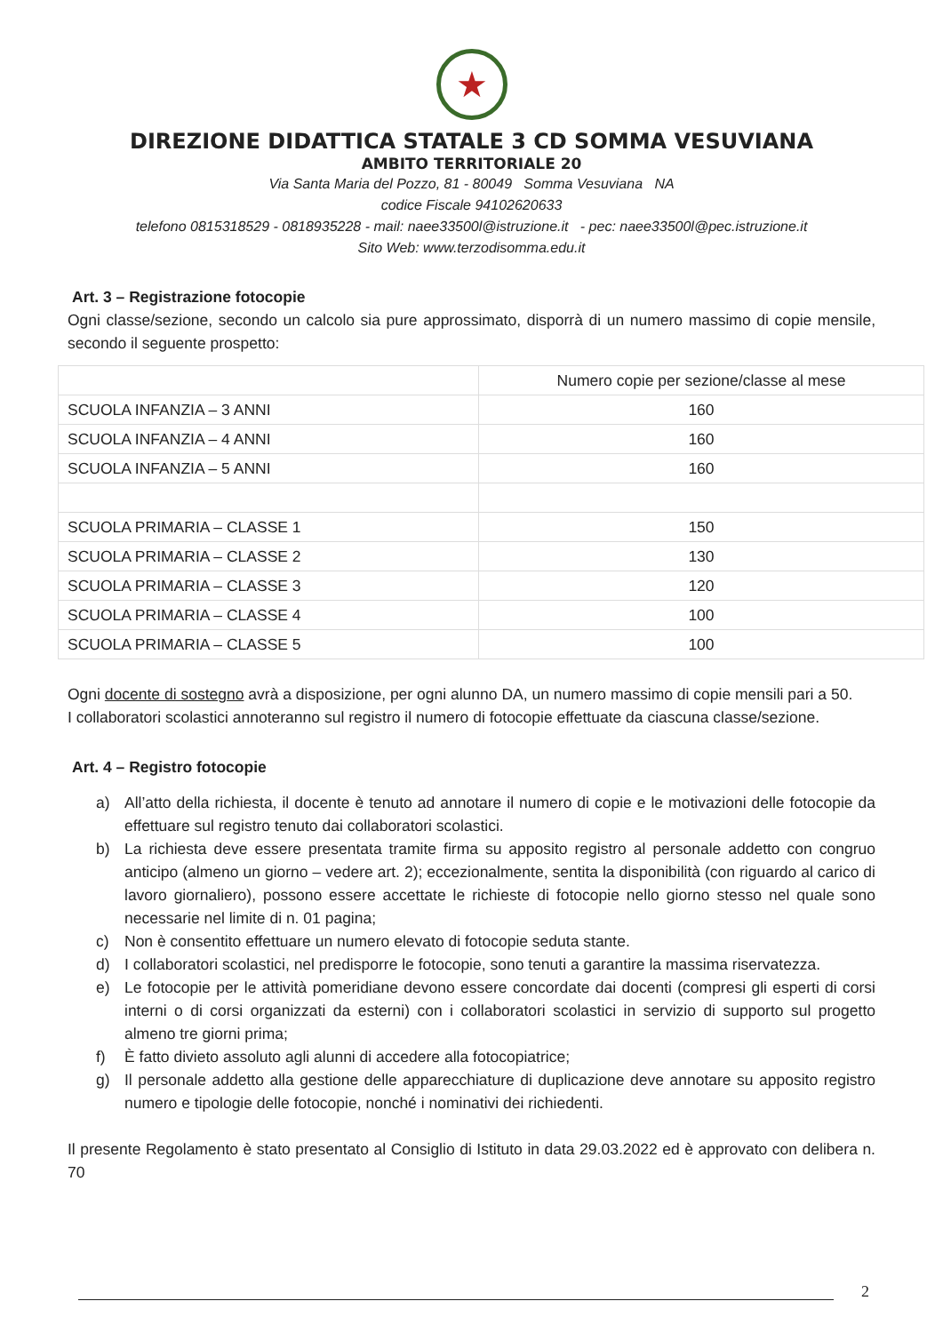★
DIREZIONE DIDATTICA STATALE 3 CD SOMMA VESUVIANA
AMBITO TERRITORIALE 20
Via Santa Maria del Pozzo, 81 - 80049 Somma Vesuviana NA
codice Fiscale 94102620633
telefono 0815318529 - 0818935228 - mail: naee33500l@istruzione.it - pec: naee33500l@pec.istruzione.it
Sito Web: www.terzodisomma.edu.it
Art. 3 – Registrazione fotocopie
Ogni classe/sezione, secondo un calcolo sia pure approssimato, disporrà di un numero massimo di copie mensile, secondo il seguente prospetto:
| | Numero copie per sezione/classe al mese |
| SCUOLA INFANZIA – 3 ANNI | 160 |
| SCUOLA INFANZIA – 4 ANNI | 160 |
| SCUOLA INFANZIA – 5 ANNI | 160 |
| SCUOLA PRIMARIA – CLASSE 1 | 150 |
| SCUOLA PRIMARIA – CLASSE 2 | 130 |
| SCUOLA PRIMARIA – CLASSE 3 | 120 |
| SCUOLA PRIMARIA – CLASSE 4 | 100 |
| SCUOLA PRIMARIA – CLASSE 5 | 100 |
Ogni docente di sostegno avrà a disposizione, per ogni alunno DA, un numero massimo di copie mensili pari a 50.
I collaboratori scolastici annoteranno sul registro il numero di fotocopie effettuate da ciascuna classe/sezione.
Art. 4 – Registro fotocopie
a) All’atto della richiesta, il docente è tenuto ad annotare il numero di copie e le motivazioni delle fotocopie da effettuare sul registro tenuto dai collaboratori scolastici.
b) La richiesta deve essere presentata tramite firma su apposito registro al personale addetto con congruo anticipo (almeno un giorno – vedere art. 2); eccezionalmente, sentita la disponibilità (con riguardo al carico di lavoro giornaliero), possono essere accettate le richieste di fotocopie nello giorno stesso nel quale sono necessarie nel limite di n. 01 pagina;
c) Non è consentito effettuare un numero elevato di fotocopie seduta stante.
d) I collaboratori scolastici, nel predisporre le fotocopie, sono tenuti a garantire la massima riservatezza.
e) Le fotocopie per le attività pomeridiane devono essere concordate dai docenti (compresi gli esperti di corsi interni o di corsi organizzati da esterni) con i collaboratori scolastici in servizio di supporto sul progetto almeno tre giorni prima;
f) È fatto divieto assoluto agli alunni di accedere alla fotocopiatrice;
g) Il personale addetto alla gestione delle apparecchiature di duplicazione deve annotare su apposito registro numero e tipologie delle fotocopie, nonché i nominativi dei richiedenti.
Il presente Regolamento è stato presentato al Consiglio di Istituto in data 29.03.2022 ed è approvato con delibera n. 70
2